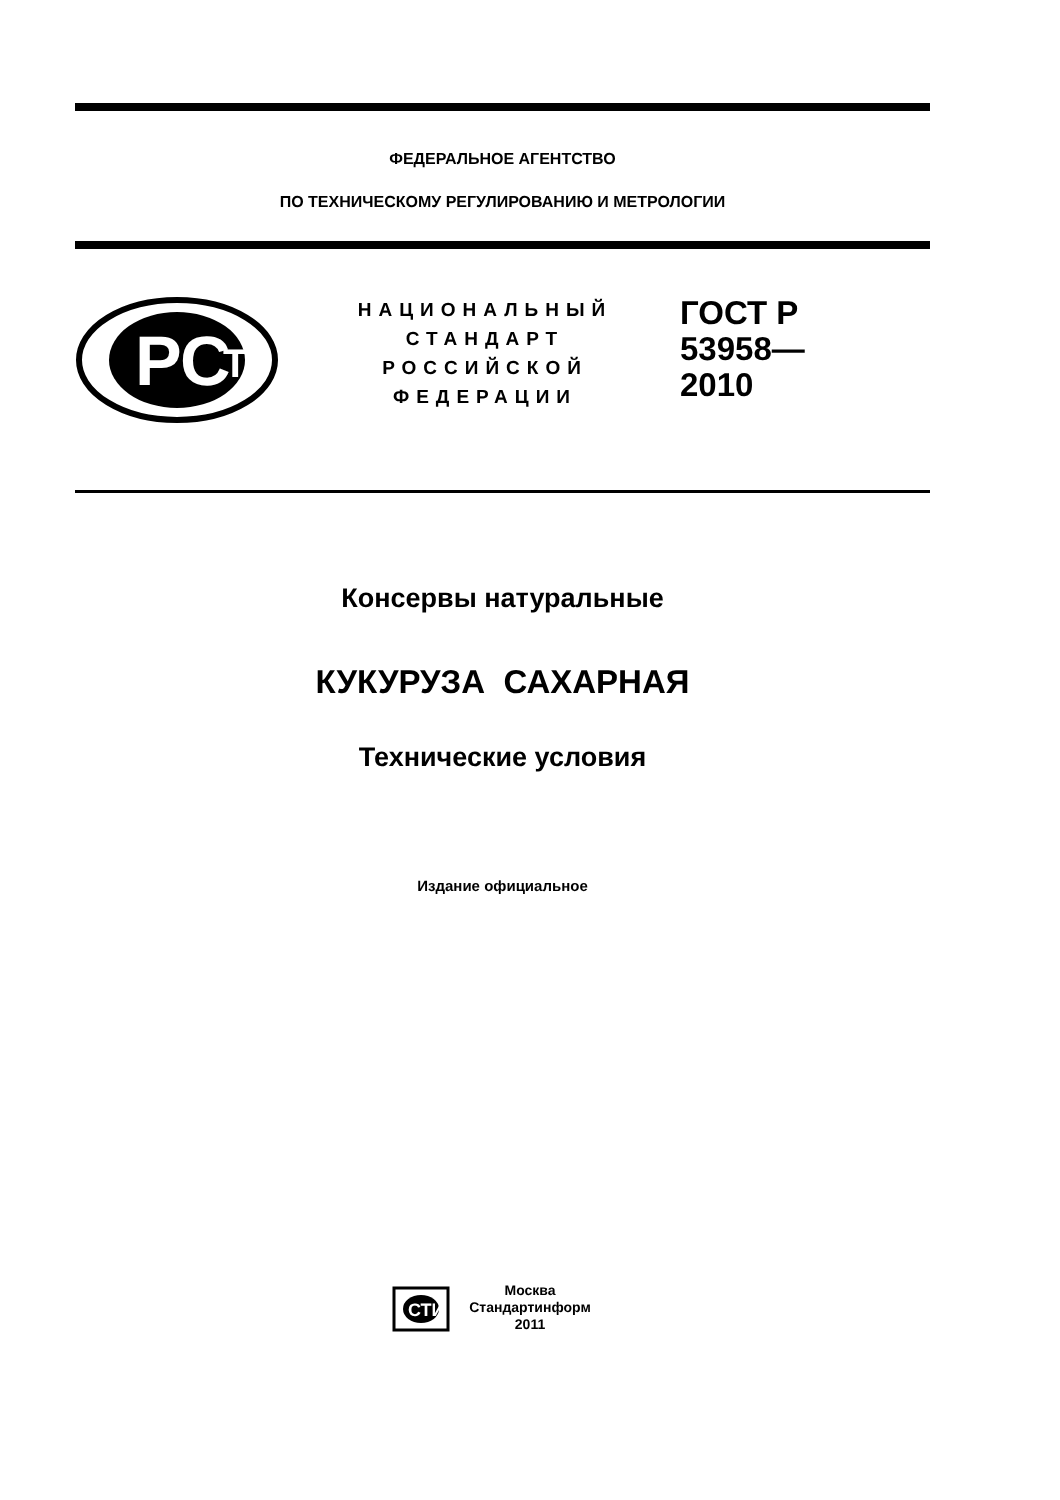ФЕДЕРАЛЬНОЕ АГЕНТСТВО
ПО ТЕХНИЧЕСКОМУ РЕГУЛИРОВАНИЮ И МЕТРОЛОГИИ
РС
Т
НАЦИОНАЛЬНЫЙ
СТАНДАРТ
РОССИЙСКОЙ
ФЕДЕРАЦИИ
ГОСТ Р
53958—
2010
Консервы натуральные
КУКУРУЗА САХАРНАЯ
Технические условия
Издание официальное
СТИ
Москва
Стандартинформ
2011